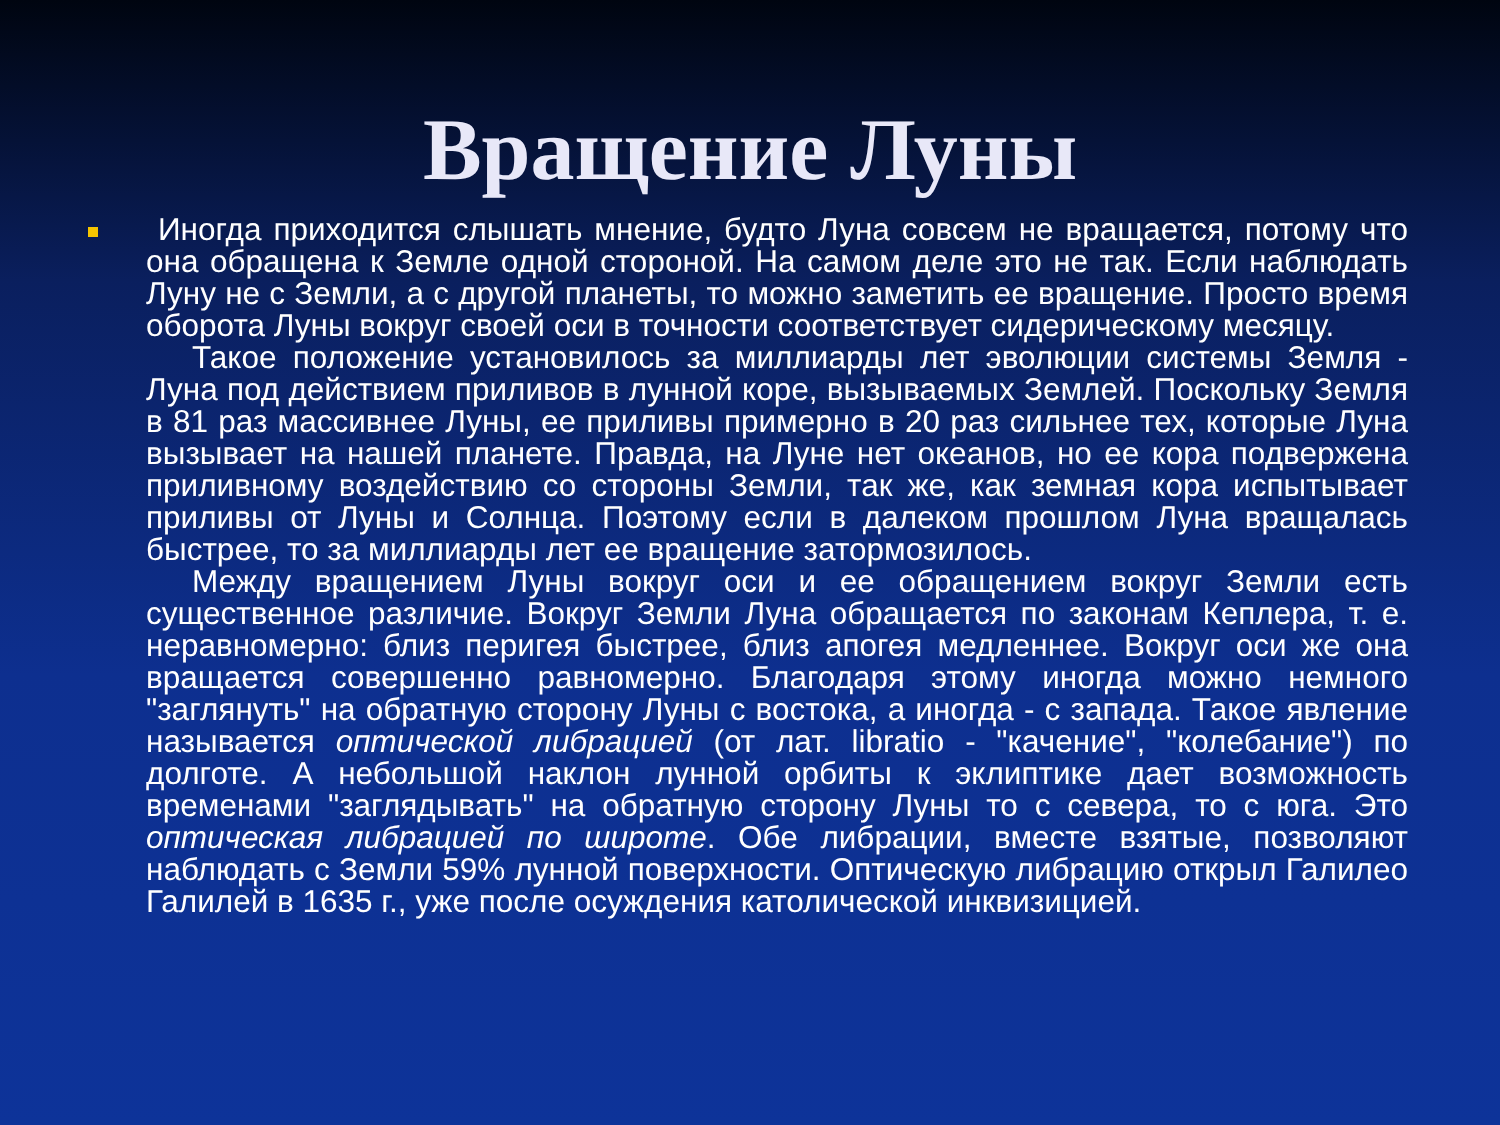Вращение Луны
Иногда приходится слышать мнение, будто Луна совсем не вращается, потому что она обращена к Земле одной стороной. На самом деле это не так. Если наблюдать Луну не с Земли, а с другой планеты, то можно заметить ее вращение. Просто время оборота Луны вокруг своей оси в точности соответствует сидерическому месяцу.
Такое положение установилось за миллиарды лет эволюции системы Земля - Луна под действием приливов в лунной коре, вызываемых Землей. Поскольку Земля в 81 раз массивнее Луны, ее приливы примерно в 20 раз сильнее тех, которые Луна вызывает на нашей планете. Правда, на Луне нет океанов, но ее кора подвержена приливному воздействию со стороны Земли, так же, как земная кора испытывает приливы от Луны и Солнца. Поэтому если в далеком прошлом Луна вращалась быстрее, то за миллиарды лет ее вращение затормозилось.
Между вращением Луны вокруг оси и ее обращением вокруг Земли есть существенное различие. Вокруг Земли Луна обращается по законам Кеплера, т. е. неравномерно: близ перигея быстрее, близ апогея медленнее. Вокруг оси же она вращается совершенно равномерно. Благодаря этому иногда можно немного "заглянуть" на обратную сторону Луны с востока, а иногда - с запада. Такое явление называется оптической либрацией (от лат. libratio - "качение", "колебание") по долготе. А небольшой наклон лунной орбиты к эклиптике дает возможность временами "заглядывать" на обратную сторону Луны то с севера, то с юга. Это оптическая либрацией по широте. Обе либрации, вместе взятые, позволяют наблюдать с Земли 59% лунной поверхности. Оптическую либрацию открыл Галилео Галилей в 1635 г., уже после осуждения католической инквизицией.